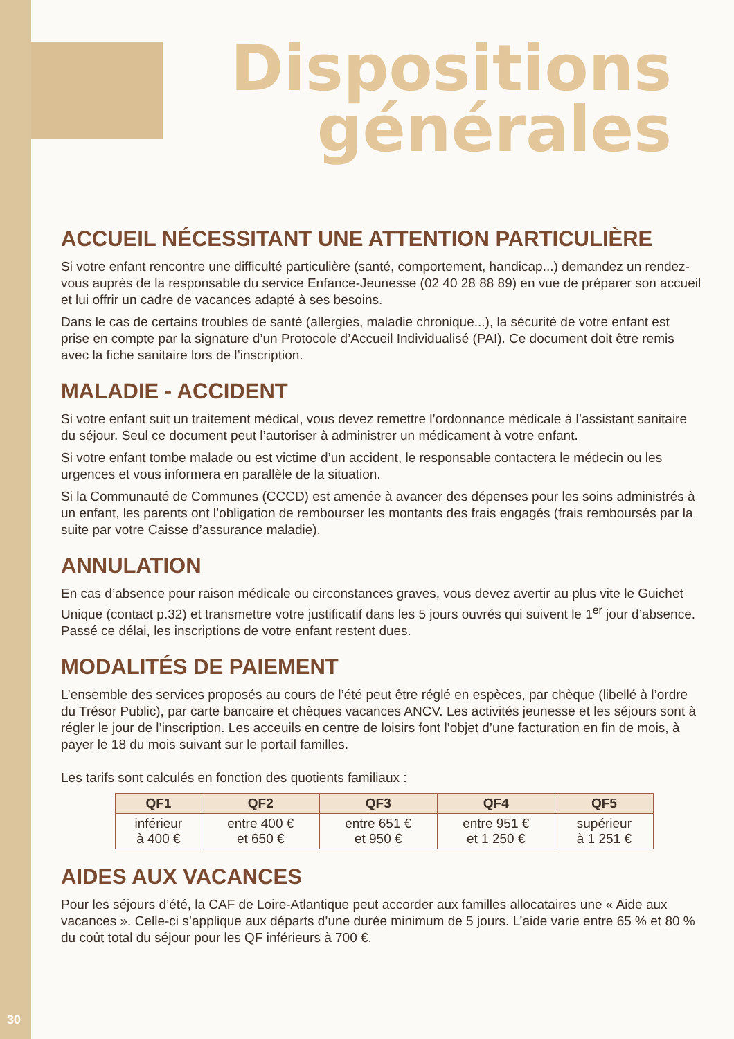Dispositions
générales
ACCUEIL NÉCESSITANT UNE ATTENTION PARTICULIÈRE
Si votre enfant rencontre une difficulté particulière (santé, comportement, handicap...) demandez un rendez-vous auprès de la responsable du service Enfance-Jeunesse (02 40 28 88 89) en vue de préparer son accueil et lui offrir un cadre de vacances adapté à ses besoins.
Dans le cas de certains troubles de santé (allergies, maladie chronique...), la sécurité de votre enfant est prise en compte par la signature d’un Protocole d’Accueil Individualisé (PAI). Ce document doit être remis avec la fiche sanitaire lors de l’inscription.
MALADIE - ACCIDENT
Si votre enfant suit un traitement médical, vous devez remettre l’ordonnance médicale à l’assistant sanitaire du séjour. Seul ce document peut l’autoriser à administrer un médicament à votre enfant.
Si votre enfant tombe malade ou est victime d’un accident, le responsable contactera le médecin ou les urgences et vous informera en parallèle de la situation.
Si la Communauté de Communes (CCCD) est amenée à avancer des dépenses pour les soins administrés à un enfant, les parents ont l’obligation de rembourser les montants des frais engagés (frais remboursés par la suite par votre Caisse d’assurance maladie).
ANNULATION
En cas d’absence pour raison médicale ou circonstances graves, vous devez avertir au plus vite le Guichet Unique (contact p.32) et transmettre votre justificatif dans les 5 jours ouvrés qui suivent le 1<sup>er</sup> jour d’absence. Passé ce délai, les inscriptions de votre enfant restent dues.
MODALITÉS DE PAIEMENT
L’ensemble des services proposés au cours de l’été peut être réglé en espèces, par chèque (libellé à l’ordre du Trésor Public), par carte bancaire et chèques vacances ANCV. Les activités jeunesse et les séjours sont à régler le jour de l’inscription. Les acceuils en centre de loisirs font l’objet d’une facturation en fin de mois, à payer le 18 du mois suivant sur le portail familles.
Les tarifs sont calculés en fonction des quotients familiaux :
| QF1 | QF2 | QF3 | QF4 | QF5 |
| --- | --- | --- | --- | --- |
| inférieur à 400 € | entre 400 € et 650 € | entre 651 € et 950 € | entre 951 € et 1 250 € | supérieur à 1 251 € |
AIDES AUX VACANCES
Pour les séjours d’été, la CAF de Loire-Atlantique peut accorder aux familles allocataires une « Aide aux vacances ». Celle-ci s’applique aux départs d’une durée minimum de 5 jours. L’aide varie entre 65 % et 80 % du coût total du séjour pour les QF inférieurs à 700 €.
30